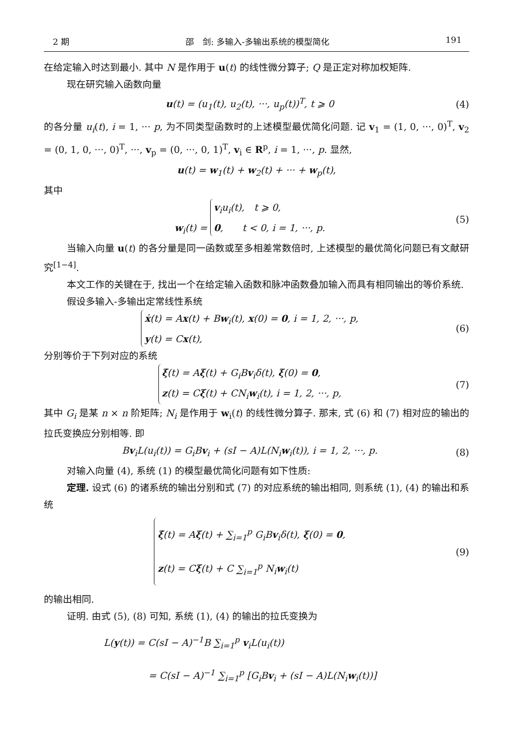2 期 邵　剑: 多输入-多输出系统的模型简化 191
在给定输入时达到最小. 其中 N 是作用于 u(t) 的线性微分算子; Q 是正定对称加权矩阵.
现在研究输入函数向量
u(t) = (u<sub>1</sub>(t), u<sub>2</sub>(t), ···, u<sub>p</sub>(t))<sup>T</sup>, t ⩾ 0 (4)
的各分量 u<sub>i</sub>(t), i = 1, ··· p, 为不同类型函数时的上述模型最优简化问题. 记 v<sub>1</sub> = (1, 0, ···, 0)<sup>T</sup>, v<sub>2</sub> = (0, 1, 0, ···, 0)<sup>T</sup>, ···, v<sub>p</sub> = (0, ···, 0, 1)<sup>T</sup>, v<sub>i</sub> ∈ R<sup>p</sup>, i = 1, ···, p. 显然,
u(t) = w<sub>1</sub>(t) + w<sub>2</sub>(t) + ··· + w<sub>p</sub>(t),
其中
w<sub>i</sub>(t) = v<sub>i</sub>u<sub>i</sub>(t),　t ⩾ 0,
0,　　t < 0, i = 1, ···, p. (5)
当输入向量 u(t) 的各分量是同一函数或至多相差常数倍时, 上述模型的最优简化问题已有文献研究<sup>[1−4]</sup>.
本文工作的关键在于, 找出一个在给定输入函数和脉冲函数叠加输入而具有相同输出的等价系统.
假设多输入-多输出定常线性系统
ẋ(t) = Ax(t) + Bw<sub>i</sub>(t), x(0) = 0, i = 1, 2, ···, p,
y(t) = Cx(t), (6)
分别等价于下列对应的系统
ξ̇(t) = Aξ(t) + G<sub>i</sub>Bv<sub>i</sub>δ(t), ξ(0) = 0,
z(t) = Cξ(t) + CN<sub>i</sub>w<sub>i</sub>(t), i = 1, 2, ···, p, (7)
其中 G<sub>i</sub> 是某 n × n 阶矩阵; N<sub>i</sub> 是作用于 w<sub>i</sub>(t) 的线性微分算子. 那末, 式 (6) 和 (7) 相对应的输出的拉氏变换应分别相等. 即
Bv<sub>i</sub>L(u<sub>i</sub>(t)) = G<sub>i</sub>Bv<sub>i</sub> + (sI − A)L(N<sub>i</sub>w<sub>i</sub>(t)), i = 1, 2, ···, p. (8)
对输入向量 (4), 系统 (1) 的模型最优简化问题有如下性质:
定理. 设式 (6) 的诸系统的输出分别和式 (7) 的对应系统的输出相同, 则系统 (1), (4) 的输出和系统
ξ̇(t) = Aξ(t) + ∑<sub>i=1</sub><sup>p</sup> G<sub>i</sub>Bv<sub>i</sub>δ(t), ξ(0) = 0,
z(t) = Cξ(t) + C ∑<sub>i=1</sub><sup>p</sup> N<sub>i</sub>w<sub>i</sub>(t) (9)
的输出相同.
证明. 由式 (5), (8) 可知, 系统 (1), (4) 的输出的拉氏变换为
L(y(t)) = C(sI − A)<sup>−1</sup>B ∑<sub>i=1</sub><sup>p</sup> v<sub>i</sub>L(u<sub>i</sub>(t))
= C(sI − A)<sup>−1</sup> ∑<sub>i=1</sub><sup>p</sup> [G<sub>i</sub>Bv<sub>i</sub> + (sI − A)L(N<sub>i</sub>w<sub>i</sub>(t))]